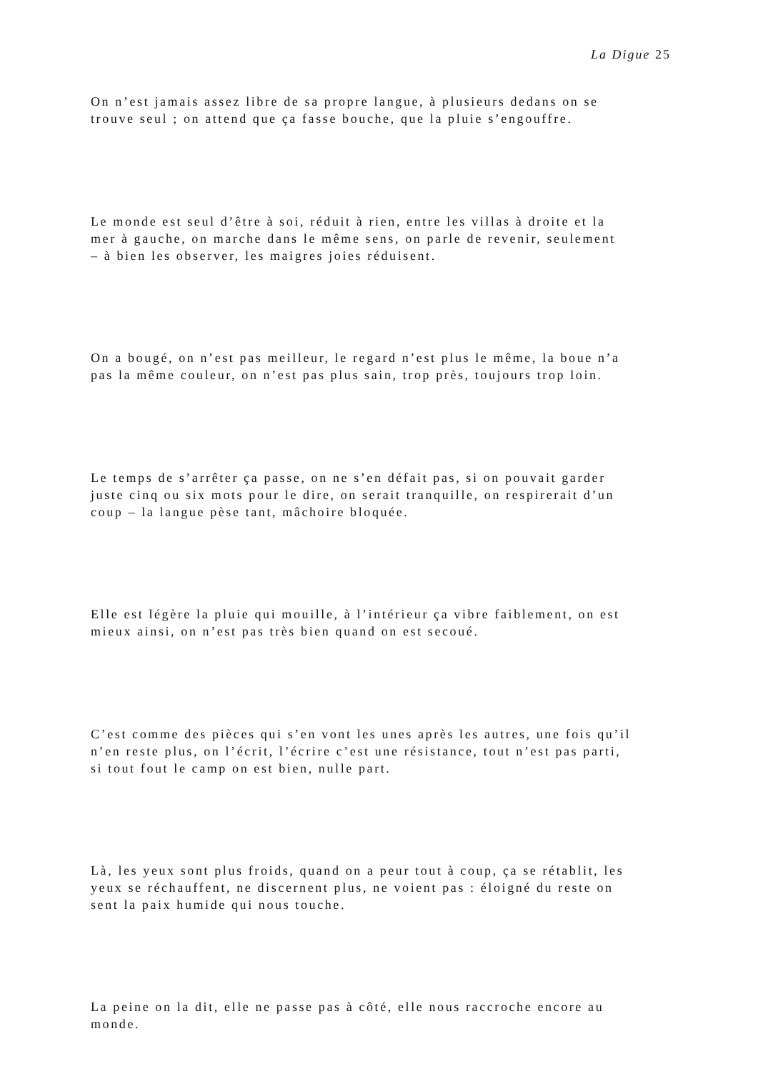La Digue 25
On n’est jamais assez libre de sa propre langue, à plusieurs dedans on se
trouve seul ; on attend que ça fasse bouche, que la pluie s’engouffre.
Le monde est seul d’être à soi, réduit à rien, entre les villas à droite et la
mer à gauche, on marche dans le même sens, on parle de revenir, seulement
– à bien les observer, les maigres joies réduisent.
On a bougé, on n’est pas meilleur, le regard n’est plus le même, la boue n’a
pas la même couleur, on n’est pas plus sain, trop près, toujours trop loin.
Le temps de s’arrêter ça passe, on ne s’en défait pas, si on pouvait garder
juste cinq ou six mots pour le dire, on serait tranquille, on respirerait d’un
coup – la langue pèse tant, mâchoire bloquée.
Elle est légère la pluie qui mouille, à l’intérieur ça vibre faiblement, on est
mieux ainsi, on n’est pas très bien quand on est secoué.
C’est comme des pièces qui s’en vont les unes après les autres, une fois qu’il
n’en reste plus, on l’écrit, l’écrire c’est une résistance, tout n’est pas parti,
si tout fout le camp on est bien, nulle part.
Là, les yeux sont plus froids, quand on a peur tout à coup, ça se rétablit, les
yeux se réchauffent, ne discernent plus, ne voient pas : éloigné du reste on
sent la paix humide qui nous touche.
La peine on la dit, elle ne passe pas à côté, elle nous raccroche encore au
monde.